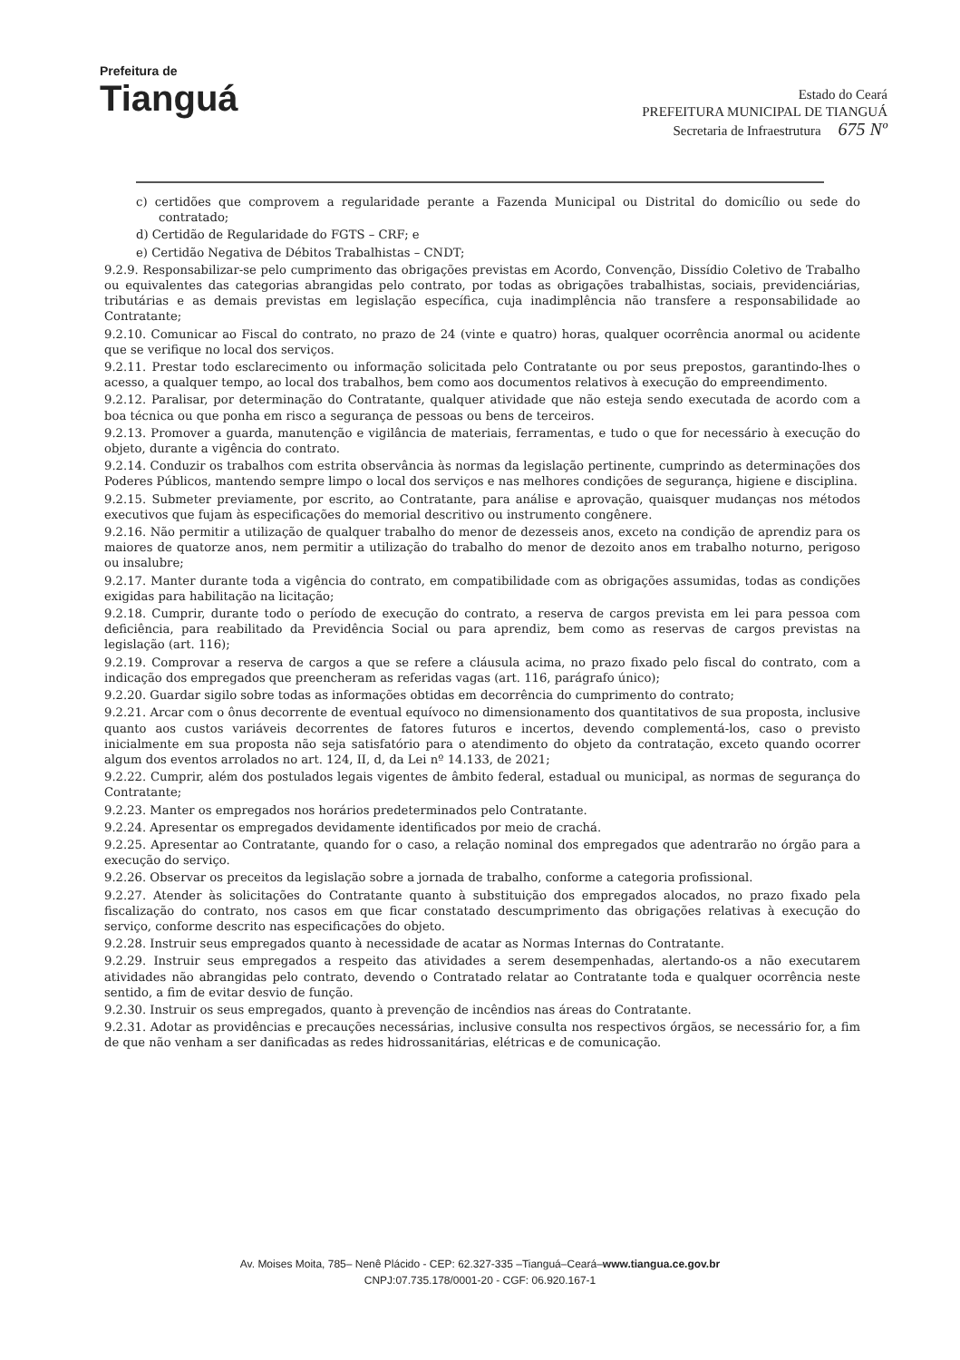Prefeitura de
Tianguá
Estado do Ceará
PREFEITURA MUNICIPAL DE TIANGUÁ
Secretaria de Infraestrutura 675 Nº
c) certidões que comprovem a regularidade perante a Fazenda Municipal ou Distrital do domicílio ou sede do contratado;
d) Certidão de Regularidade do FGTS – CRF; e
e) Certidão Negativa de Débitos Trabalhistas – CNDT;
9.2.9. Responsabilizar-se pelo cumprimento das obrigações previstas em Acordo, Convenção, Dissídio Coletivo de Trabalho ou equivalentes das categorias abrangidas pelo contrato, por todas as obrigações trabalhistas, sociais, previdenciárias, tributárias e as demais previstas em legislação específica, cuja inadimplência não transfere a responsabilidade ao Contratante;
9.2.10. Comunicar ao Fiscal do contrato, no prazo de 24 (vinte e quatro) horas, qualquer ocorrência anormal ou acidente que se verifique no local dos serviços.
9.2.11. Prestar todo esclarecimento ou informação solicitada pelo Contratante ou por seus prepostos, garantindo-lhes o acesso, a qualquer tempo, ao local dos trabalhos, bem como aos documentos relativos à execução do empreendimento.
9.2.12. Paralisar, por determinação do Contratante, qualquer atividade que não esteja sendo executada de acordo com a boa técnica ou que ponha em risco a segurança de pessoas ou bens de terceiros.
9.2.13. Promover a guarda, manutenção e vigilância de materiais, ferramentas, e tudo o que for necessário à execução do objeto, durante a vigência do contrato.
9.2.14. Conduzir os trabalhos com estrita observância às normas da legislação pertinente, cumprindo as determinações dos Poderes Públicos, mantendo sempre limpo o local dos serviços e nas melhores condições de segurança, higiene e disciplina.
9.2.15. Submeter previamente, por escrito, ao Contratante, para análise e aprovação, quaisquer mudanças nos métodos executivos que fujam às especificações do memorial descritivo ou instrumento congênere.
9.2.16. Não permitir a utilização de qualquer trabalho do menor de dezesseis anos, exceto na condição de aprendiz para os maiores de quatorze anos, nem permitir a utilização do trabalho do menor de dezoito anos em trabalho noturno, perigoso ou insalubre;
9.2.17. Manter durante toda a vigência do contrato, em compatibilidade com as obrigações assumidas, todas as condições exigidas para habilitação na licitação;
9.2.18. Cumprir, durante todo o período de execução do contrato, a reserva de cargos prevista em lei para pessoa com deficiência, para reabilitado da Previdência Social ou para aprendiz, bem como as reservas de cargos previstas na legislação (art. 116);
9.2.19. Comprovar a reserva de cargos a que se refere a cláusula acima, no prazo fixado pelo fiscal do contrato, com a indicação dos empregados que preencheram as referidas vagas (art. 116, parágrafo único);
9.2.20. Guardar sigilo sobre todas as informações obtidas em decorrência do cumprimento do contrato;
9.2.21. Arcar com o ônus decorrente de eventual equívoco no dimensionamento dos quantitativos de sua proposta, inclusive quanto aos custos variáveis decorrentes de fatores futuros e incertos, devendo complementá-los, caso o previsto inicialmente em sua proposta não seja satisfatório para o atendimento do objeto da contratação, exceto quando ocorrer algum dos eventos arrolados no art. 124, II, d, da Lei nº 14.133, de 2021;
9.2.22. Cumprir, além dos postulados legais vigentes de âmbito federal, estadual ou municipal, as normas de segurança do Contratante;
9.2.23. Manter os empregados nos horários predeterminados pelo Contratante.
9.2.24. Apresentar os empregados devidamente identificados por meio de crachá.
9.2.25. Apresentar ao Contratante, quando for o caso, a relação nominal dos empregados que adentrarão no órgão para a execução do serviço.
9.2.26. Observar os preceitos da legislação sobre a jornada de trabalho, conforme a categoria profissional.
9.2.27. Atender às solicitações do Contratante quanto à substituição dos empregados alocados, no prazo fixado pela fiscalização do contrato, nos casos em que ficar constatado descumprimento das obrigações relativas à execução do serviço, conforme descrito nas especificações do objeto.
9.2.28. Instruir seus empregados quanto à necessidade de acatar as Normas Internas do Contratante.
9.2.29. Instruir seus empregados a respeito das atividades a serem desempenhadas, alertando-os a não executarem atividades não abrangidas pelo contrato, devendo o Contratado relatar ao Contratante toda e qualquer ocorrência neste sentido, a fim de evitar desvio de função.
9.2.30. Instruir os seus empregados, quanto à prevenção de incêndios nas áreas do Contratante.
9.2.31. Adotar as providências e precauções necessárias, inclusive consulta nos respectivos órgãos, se necessário for, a fim de que não venham a ser danificadas as redes hidrossanitárias, elétricas e de comunicação.
Av. Moises Moita, 785– Nenê Plácido - CEP: 62.327-335 –Tianguá–Ceará–www.tiangua.ce.gov.br
CNPJ:07.735.178/0001-20 - CGF: 06.920.167-1